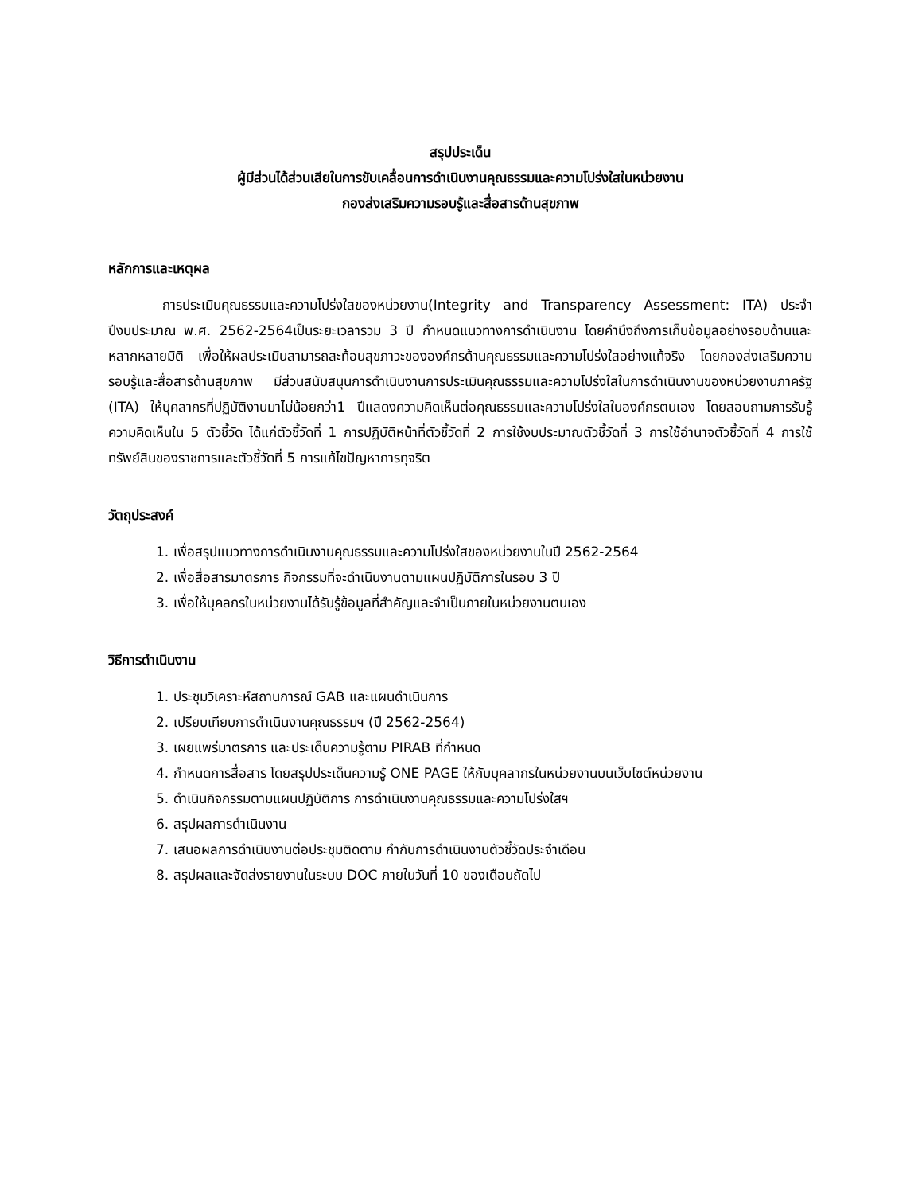สรุปประเด็น
ผู้มีส่วนได้ส่วนเสียในการขับเคลื่อนการดำเนินงานคุณธรรมและความโปร่งใสในหน่วยงาน
กองส่งเสริมความรอบรู้และสื่อสารด้านสุขภาพ
หลักการและเหตุผล
การประเมินคุณธรรมและความโปร่งใสของหน่วยงาน(Integrity and Transparency Assessment: ITA) ประจำปีงบประมาณ พ.ศ. 2562-2564เป็นระยะเวลารวม 3 ปี กำหนดแนวทางการดำเนินงาน โดยคำนึงถึงการเก็บข้อมูลอย่างรอบด้านและหลากหลายมิติ เพื่อให้ผลประเมินสามารถสะท้อนสุขภาวะขององค์กรด้านคุณธรรมและความโปร่งใสอย่างแท้จริง โดยกองส่งเสริมความรอบรู้และสื่อสารด้านสุขภาพ มีส่วนสนับสนุนการดำเนินงานการประเมินคุณธรรมและความโปร่งใสในการดำเนินงานของหน่วยงานภาครัฐ (ITA) ให้บุคลากรที่ปฏิบัติงานมาไม่น้อยกว่า1 ปีแสดงความคิดเห็นต่อคุณธรรมและความโปร่งใสในองค์กรตนเอง โดยสอบถามการรับรู้ความคิดเห็นใน 5 ตัวชี้วัด ได้แก่ตัวชี้วัดที่ 1 การปฏิบัติหน้าที่ตัวชี้วัดที่ 2 การใช้งบประมาณตัวชี้วัดที่ 3 การใช้อำนาจตัวชี้วัดที่ 4 การใช้ทรัพย์สินของราชการและตัวชี้วัดที่ 5 การแก้ไขปัญหาการทุจริต
วัตถุประสงค์
1. เพื่อสรุปแนวทางการดำเนินงานคุณธรรมและความโปร่งใสของหน่วยงานในปี 2562-2564
2. เพื่อสื่อสารมาตรการ กิจกรรมที่จะดำเนินงานตามแผนปฏิบัติการในรอบ 3 ปี
3. เพื่อให้บุคลกรในหน่วยงานได้รับรู้ข้อมูลที่สำคัญและจำเป็นภายในหน่วยงานตนเอง
วิธีการดำเนินงาน
1. ประชุมวิเคราะห์สถานการณ์ GAB และแผนดำเนินการ
2. เปรียบเทียบการดำเนินงานคุณธรรมฯ (ปี 2562-2564)
3. เผยแพร่มาตรการ และประเด็นความรู้ตาม PIRAB ที่กำหนด
4. กำหนดการสื่อสาร โดยสรุปประเด็นความรู้ ONE PAGE ให้กับบุคลากรในหน่วยงานบนเว็บไซต์หน่วยงาน
5. ดำเนินกิจกรรมตามแผนปฏิบัติการ การดำเนินงานคุณธรรมและความโปร่งใสฯ
6. สรุปผลการดำเนินงาน
7. เสนอผลการดำเนินงานต่อประชุมติดตาม กำกับการดำเนินงานตัวชี้วัดประจำเดือน
8. สรุปผลและจัดส่งรายงานในระบบ DOC ภายในวันที่ 10 ของเดือนถัดไป